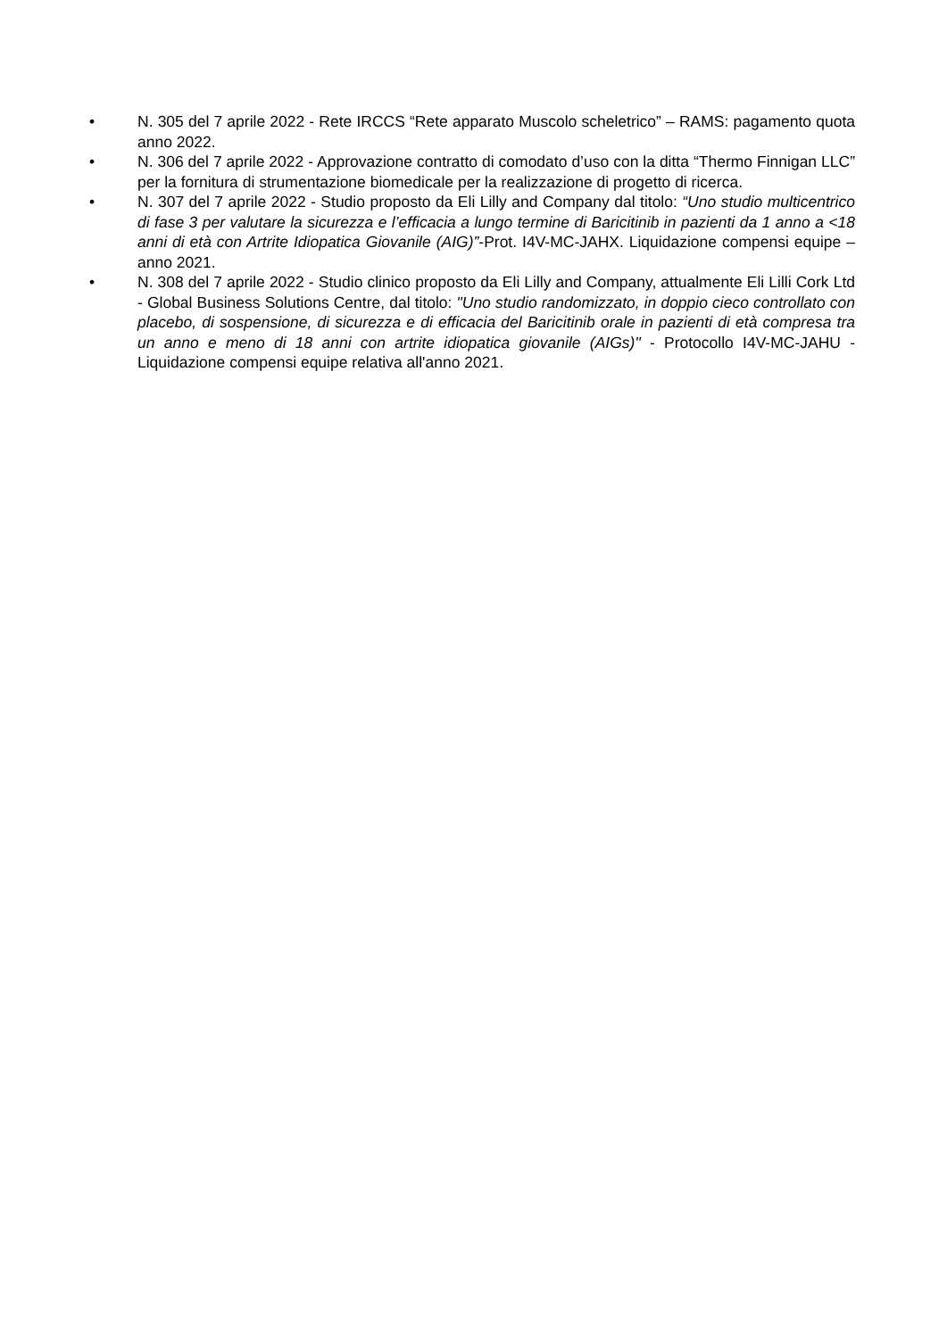• N. 305 del 7 aprile 2022 - Rete IRCCS “Rete apparato Muscolo scheletrico” – RAMS: pagamento quota anno 2022.
• N. 306 del 7 aprile 2022 - Approvazione contratto di comodato d’uso con la ditta “Thermo Finnigan LLC” per la fornitura di strumentazione biomedicale per la realizzazione di progetto di ricerca.
• N. 307 del 7 aprile 2022 - Studio proposto da Eli Lilly and Company dal titolo: “Uno studio multicentrico di fase 3 per valutare la sicurezza e l’efficacia a lungo termine di Baricitinib in pazienti da 1 anno a <18 anni di età con Artrite Idiopatica Giovanile (AIG)”-Prot. I4V-MC-JAHX. Liquidazione compensi equipe – anno 2021.
• N. 308 del 7 aprile 2022 - Studio clinico proposto da Eli Lilly and Company, attualmente Eli Lilli Cork Ltd - Global Business Solutions Centre, dal titolo: "Uno studio randomizzato, in doppio cieco controllato con placebo, di sospensione, di sicurezza e di efficacia del Baricitinib orale in pazienti di età compresa tra un anno e meno di 18 anni con artrite idiopatica giovanile (AIGs)" - Protocollo I4V-MC-JAHU - Liquidazione compensi equipe relativa all'anno 2021.